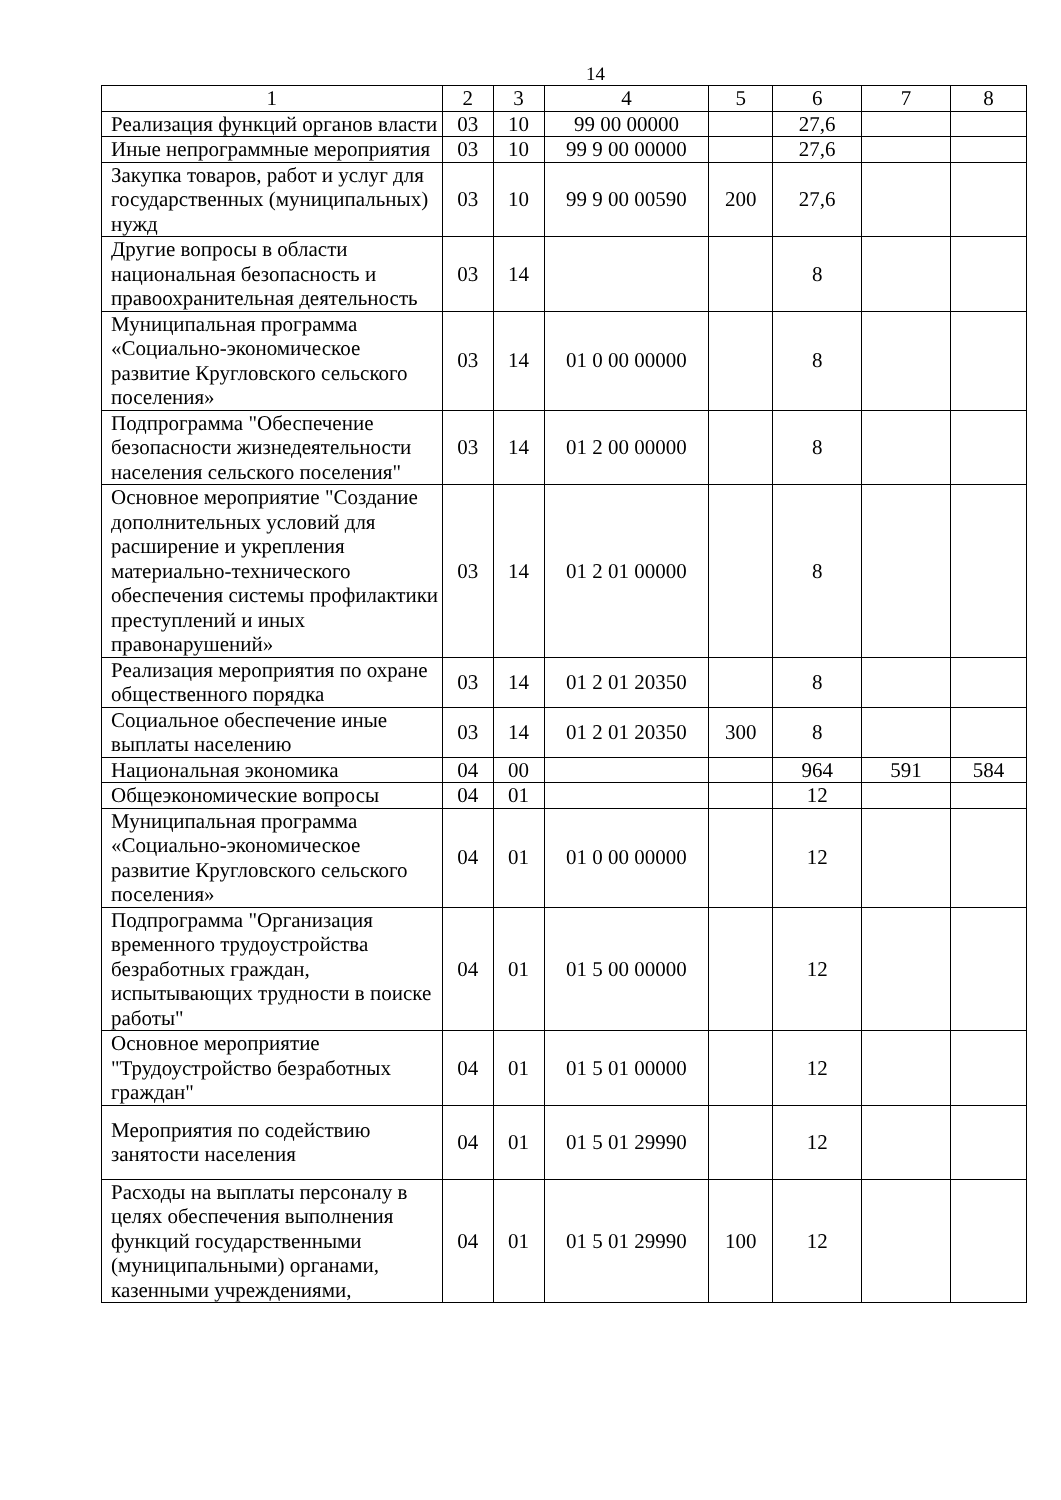14
| 1 | 2 | 3 | 4 | 5 | 6 | 7 | 8 |
| Реализация функций органов власти | 03 | 10 | 99 00 00000 | | 27,6 | | |
| Иные непрограммные мероприятия | 03 | 10 | 99 9 00 00000 | | 27,6 | | |
| Закупка товаров, работ и услуг для государственных (муниципальных) нужд | 03 | 10 | 99 9 00 00590 | 200 | 27,6 | | |
| Другие вопросы в области национальная безопасность и правоохранительная деятельность | 03 | 14 | | | 8 | | |
| Муниципальная программа «Социально-экономическое развитие Кругловского сельского поселения» | 03 | 14 | 01 0 00 00000 | | 8 | | |
| Подпрограмма "Обеспечение безопасности жизнедеятельности населения сельского поселения" | 03 | 14 | 01 2 00 00000 | | 8 | | |
| Основное мероприятие "Создание дополнительных условий для расширение и укрепления материально-технического обеспечения системы профилактики преступлений и иных правонарушений» | 03 | 14 | 01 2 01 00000 | | 8 | | |
| Реализация мероприятия по охране общественного порядка | 03 | 14 | 01 2 01 20350 | | 8 | | |
| Социальное обеспечение иные выплаты населению | 03 | 14 | 01 2 01 20350 | 300 | 8 | | |
| Национальная экономика | 04 | 00 | | | 964 | 591 | 584 |
| Общеэкономические вопросы | 04 | 01 | | | 12 | | |
| Муниципальная программа «Социально-экономическое развитие Кругловского сельского поселения» | 04 | 01 | 01 0 00 00000 | | 12 | | |
| Подпрограмма "Организация временного трудоустройства безработных граждан, испытывающих трудности в поиске работы" | 04 | 01 | 01 5 00 00000 | | 12 | | |
| Основное мероприятие "Трудоустройство безработных граждан" | 04 | 01 | 01 5 01 00000 | | 12 | | |
| Мероприятия по содействию занятости населения | 04 | 01 | 01 5 01 29990 | | 12 | | |
| Расходы на выплаты персоналу в целях обеспечения выполнения функций государственными (муниципальными) органами, казенными учреждениями, | 04 | 01 | 01 5 01 29990 | 100 | 12 | | |